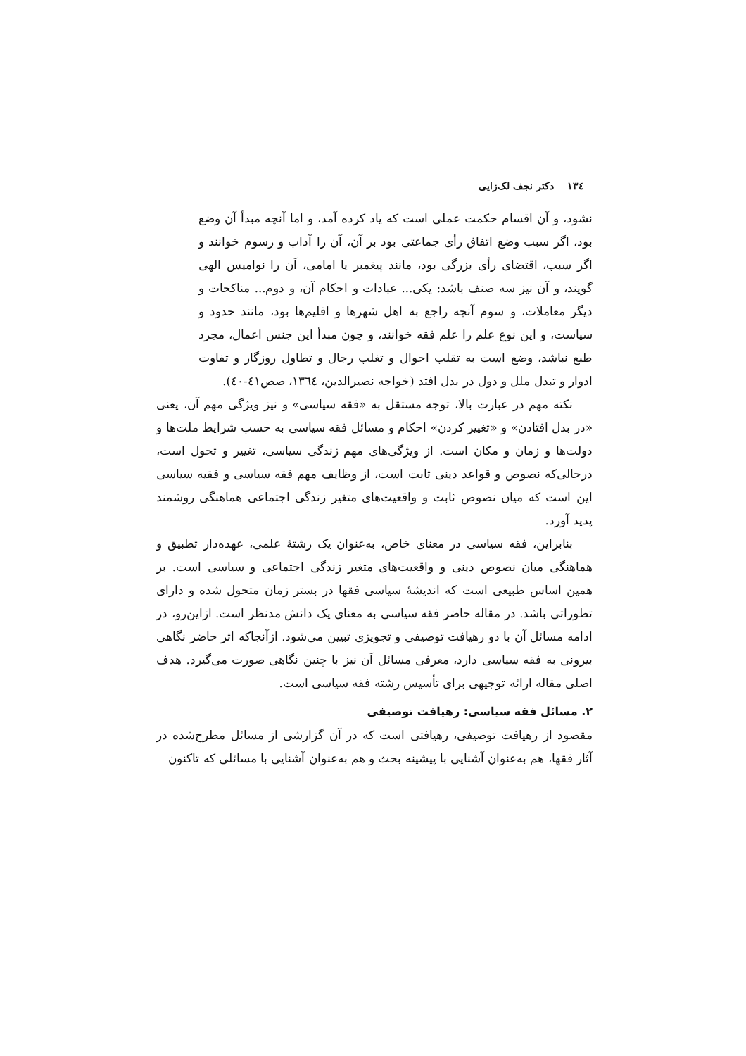١٣٤ دکتر نجف لک‌زایی
نشود، و آن اقسام حکمت عملی است که یاد کرده آمد، و اما آنچه مبدأ آن وضع بود، اگر سبب وضع اتفاق رأی جماعتی بود بر آن، آن را آداب و رسوم خوانند و اگر سبب، اقتضای رأی بزرگی بود، مانند پیغمبر یا امامی، آن را نوامیس الهی گویند، و آن نیز سه صنف باشد: یکی... عبادات و احکام آن، و دوم... مناکحات و دیگر معاملات، و سوم آنچه راجع به اهل شهرها و اقلیم‌ها بود، مانند حدود و سیاست، و این نوع علم را علم فقه خوانند، و چون مبدأ این جنس اعمال، مجرد طبع نباشد، وضع است به تقلب احوال و تغلب رجال و تطاول روزگار و تفاوت ادوار و تبدل ملل و دول در بدل افتد (خواجه نصیرالدین، ١٣٦٤، صص٤١-٤٠).
نکته مهم در عبارت بالا، توجه مستقل به «فقه سیاسی» و نیز ویژگی مهم آن، یعنی «در بدل افتادن» و «تغییر کردن» احکام و مسائل فقه سیاسی به حسب شرایط ملت‌ها و دولت‌ها و زمان و مکان است. از ویژگی‌های مهم زندگی سیاسی، تغییر و تحول است، درحالی‌که نصوص و قواعد دینی ثابت است، از وظایف مهم فقه سیاسی و فقیه سیاسی این است که میان نصوص ثابت و واقعیت‌های متغیر زندگی اجتماعی هماهنگی روشمند پدید آورد.
بنابراین، فقه سیاسی در معنای خاص، به‌عنوان یک رشتهٔ علمی، عهده‌دار تطبیق و هماهنگی میان نصوص دینی و واقعیت‌های متغیر زندگی اجتماعی و سیاسی است. بر همین اساس طبیعی است که اندیشهٔ سیاسی فقها در بستر زمان متحول شده و دارای تطوراتی باشد. در مقاله حاضر فقه سیاسی به معنای یک دانش مدنظر است. ازاین‌رو، در ادامه مسائل آن با دو رهیافت توصیفی و تجویزی تبیین می‌شود. ازآنجاکه اثر حاضر نگاهی بیرونی به فقه سیاسی دارد، معرفی مسائل آن نیز با چنین نگاهی صورت می‌گیرد. هدف اصلی مقاله ارائه توجیهی برای تأسیس رشته فقه سیاسی است.
٢. مسائل فقه سیاسی: رهیافت توصیفی
مقصود از رهیافت توصیفی، رهیافتی است که در آن گزارشی از مسائل مطرح‌شده در آثار فقها، هم به‌عنوان آشنایی با پیشینه بحث و هم به‌عنوان آشنایی با مسائلی که تاکنون